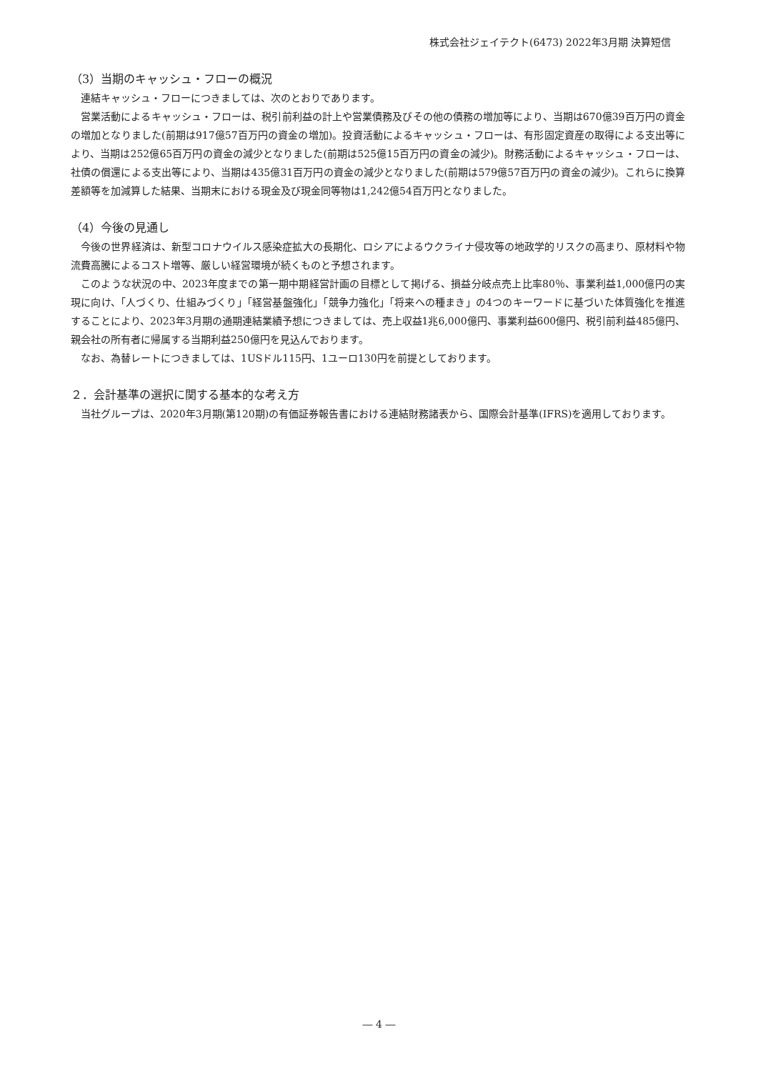株式会社ジェイテクト(6473) 2022年3月期 決算短信
（3）当期のキャッシュ・フローの概況
連結キャッシュ・フローにつきましては、次のとおりであります。
営業活動によるキャッシュ・フローは、税引前利益の計上や営業債務及びその他の債務の増加等により、当期は670億39百万円の資金の増加となりました(前期は917億57百万円の資金の増加)。投資活動によるキャッシュ・フローは、有形固定資産の取得による支出等により、当期は252億65百万円の資金の減少となりました(前期は525億15百万円の資金の減少)。財務活動によるキャッシュ・フローは、社債の償還による支出等により、当期は435億31百万円の資金の減少となりました(前期は579億57百万円の資金の減少)。これらに換算差額等を加減算した結果、当期末における現金及び現金同等物は1,242億54百万円となりました。
（4）今後の見通し
今後の世界経済は、新型コロナウイルス感染症拡大の長期化、ロシアによるウクライナ侵攻等の地政学的リスクの高まり、原材料や物流費高騰によるコスト増等、厳しい経営環境が続くものと予想されます。
このような状況の中、2023年度までの第一期中期経営計画の目標として掲げる、損益分岐点売上比率80％、事業利益1,000億円の実現に向け、「人づくり、仕組みづくり」「経営基盤強化」「競争力強化」「将来への種まき」の4つのキーワードに基づいた体質強化を推進することにより、2023年3月期の通期連結業績予想につきましては、売上収益1兆6,000億円、事業利益600億円、税引前利益485億円、親会社の所有者に帰属する当期利益250億円を見込んでおります。
なお、為替レートにつきましては、1USドル115円、1ユーロ130円を前提としております。
２．会計基準の選択に関する基本的な考え方
当社グループは、2020年3月期(第120期)の有価証券報告書における連結財務諸表から、国際会計基準(IFRS)を適用しております。
― 4 ―